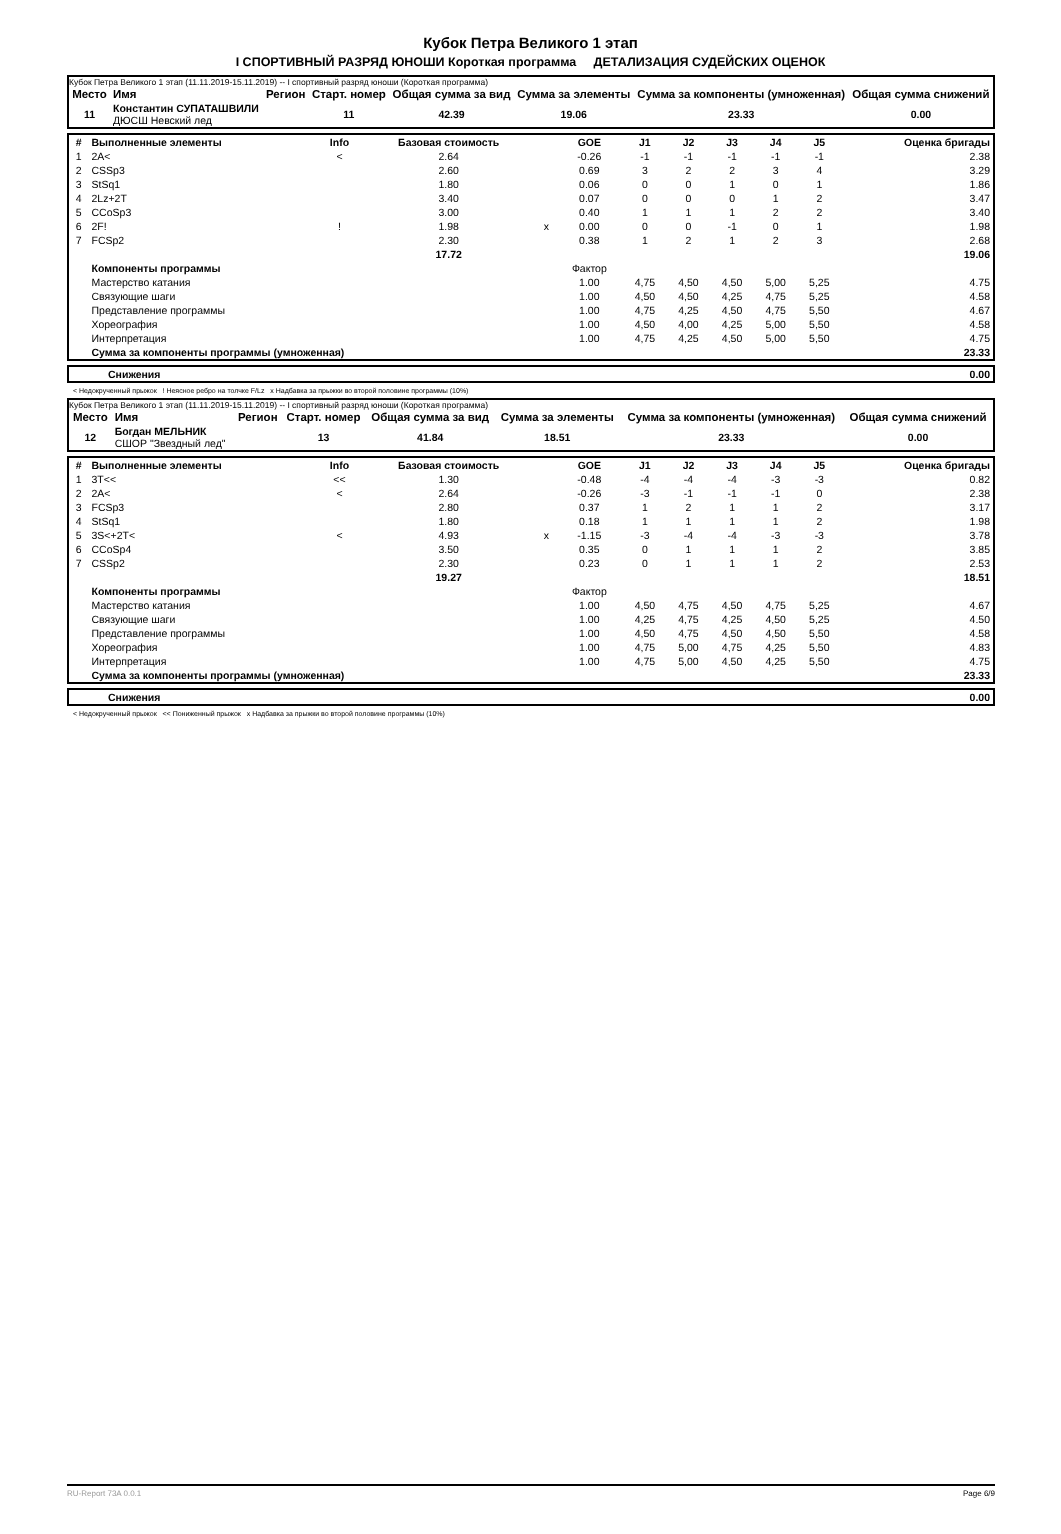Кубок Петра Великого 1 этап
I СПОРТИВНЫЙ РАЗРЯД ЮНОШИ Короткая программа ДЕТАЛИЗАЦИЯ СУДЕЙСКИХ ОЦЕНОК
Кубок Петра Великого 1 этап (11.11.2019-15.11.2019) -- I спортивный разряд юноши (Короткая программа)
| Место | Имя | Регион | Старт. номер | Общая сумма за вид | Сумма за элементы | Сумма за компоненты (умноженная) | Общая сумма снижений |
| --- | --- | --- | --- | --- | --- | --- | --- |
| 11 | Константин СУПАТАШВИЛИ ДЮСШ Невский лед | | 11 | 42.39 | 19.06 | 23.33 | 0.00 |
| # | Выполненные элементы | Info | Базовая стоимость | | GOE | J1 | J2 | J3 | J4 | J5 | Оценка бригады |
| --- | --- | --- | --- | --- | --- | --- | --- | --- | --- | --- | --- |
| 1 | 2A< | < | 2.64 | | -0.26 | -1 | -1 | -1 | -1 | -1 | 2.38 |
| 2 | CSSp3 | | 2.60 | | 0.69 | 3 | 2 | 2 | 3 | 4 | 3.29 |
| 3 | StSq1 | | 1.80 | | 0.06 | 0 | 0 | 1 | 0 | 1 | 1.86 |
| 4 | 2Lz+2T | | 3.40 | | 0.07 | 0 | 0 | 0 | 1 | 2 | 3.47 |
| 5 | CCoSp3 | | 3.00 | | 0.40 | 1 | 1 | 1 | 2 | 2 | 3.40 |
| 6 | 2F! | ! | 1.98 | x | 0.00 | 0 | 0 | -1 | 0 | 1 | 1.98 |
| 7 | FCSp2 | | 2.30 | | 0.38 | 1 | 2 | 1 | 2 | 3 | 2.68 |
| | | | 17.72 | | | | | | | | 19.06 |
| | Компоненты программы | | | | Фактор | | | | | | |
| | Мастерство катания | | | | 1.00 | 4,75 | 4,50 | 4,50 | 5,00 | 5,25 | 4.75 |
| | Связующие шаги | | | | 1.00 | 4,50 | 4,50 | 4,25 | 4,75 | 5,25 | 4.58 |
| | Представление программы | | | | 1.00 | 4,75 | 4,25 | 4,50 | 4,75 | 5,50 | 4.67 |
| | Хореография | | | | 1.00 | 4,50 | 4,00 | 4,25 | 5,00 | 5,50 | 4.58 |
| | Интерпретация | | | | 1.00 | 4,75 | 4,25 | 4,50 | 5,00 | 5,50 | 4.75 |
| | Сумма за компоненты программы (умноженная) | | | | | | | | | | 23.33 |
| | Снижения | 0.00 |
< Недокрученный прыжок ! Неясное ребро на толчке F/Lz x Надбавка за прыжки во второй половине программы (10%)
Кубок Петра Великого 1 этап (11.11.2019-15.11.2019) -- I спортивный разряд юноши (Короткая программа)
| Место | Имя | Регион | Старт. номер | Общая сумма за вид | Сумма за элементы | Сумма за компоненты (умноженная) | Общая сумма снижений |
| --- | --- | --- | --- | --- | --- | --- | --- |
| 12 | Богдан МЕЛЬНИК СШОР "Звездный лед" | | 13 | 41.84 | 18.51 | 23.33 | 0.00 |
| # | Выполненные элементы | Info | Базовая стоимость | | GOE | J1 | J2 | J3 | J4 | J5 | Оценка бригады |
| --- | --- | --- | --- | --- | --- | --- | --- | --- | --- | --- | --- |
| 1 | 3T<< | << | 1.30 | | -0.48 | -4 | -4 | -4 | -3 | -3 | 0.82 |
| 2 | 2A< | < | 2.64 | | -0.26 | -3 | -1 | -1 | -1 | 0 | 2.38 |
| 3 | FCSp3 | | 2.80 | | 0.37 | 1 | 2 | 1 | 1 | 2 | 3.17 |
| 4 | StSq1 | | 1.80 | | 0.18 | 1 | 1 | 1 | 1 | 2 | 1.98 |
| 5 | 3S<+2T< | < | 4.93 | x | -1.15 | -3 | -4 | -4 | -3 | -3 | 3.78 |
| 6 | CCoSp4 | | 3.50 | | 0.35 | 0 | 1 | 1 | 1 | 2 | 3.85 |
| 7 | CSSp2 | | 2.30 | | 0.23 | 0 | 1 | 1 | 1 | 2 | 2.53 |
| | | | 19.27 | | | | | | | | 18.51 |
| | Компоненты программы | | | | Фактор | | | | | | |
| | Мастерство катания | | | | 1.00 | 4,50 | 4,75 | 4,50 | 4,75 | 5,25 | 4.67 |
| | Связующие шаги | | | | 1.00 | 4,25 | 4,75 | 4,25 | 4,50 | 5,25 | 4.50 |
| | Представление программы | | | | 1.00 | 4,50 | 4,75 | 4,50 | 4,50 | 5,50 | 4.58 |
| | Хореография | | | | 1.00 | 4,75 | 5,00 | 4,75 | 4,25 | 5,50 | 4.83 |
| | Интерпретация | | | | 1.00 | 4,75 | 5,00 | 4,50 | 4,25 | 5,50 | 4.75 |
| | Сумма за компоненты программы (умноженная) | | | | | | | | | | 23.33 |
| | Снижения | 0.00 |
< Недокрученный прыжок << Пониженный прыжок x Надбавка за прыжки во второй половине программы (10%)
RU-Report 73A 0.0.1 Page 6/9